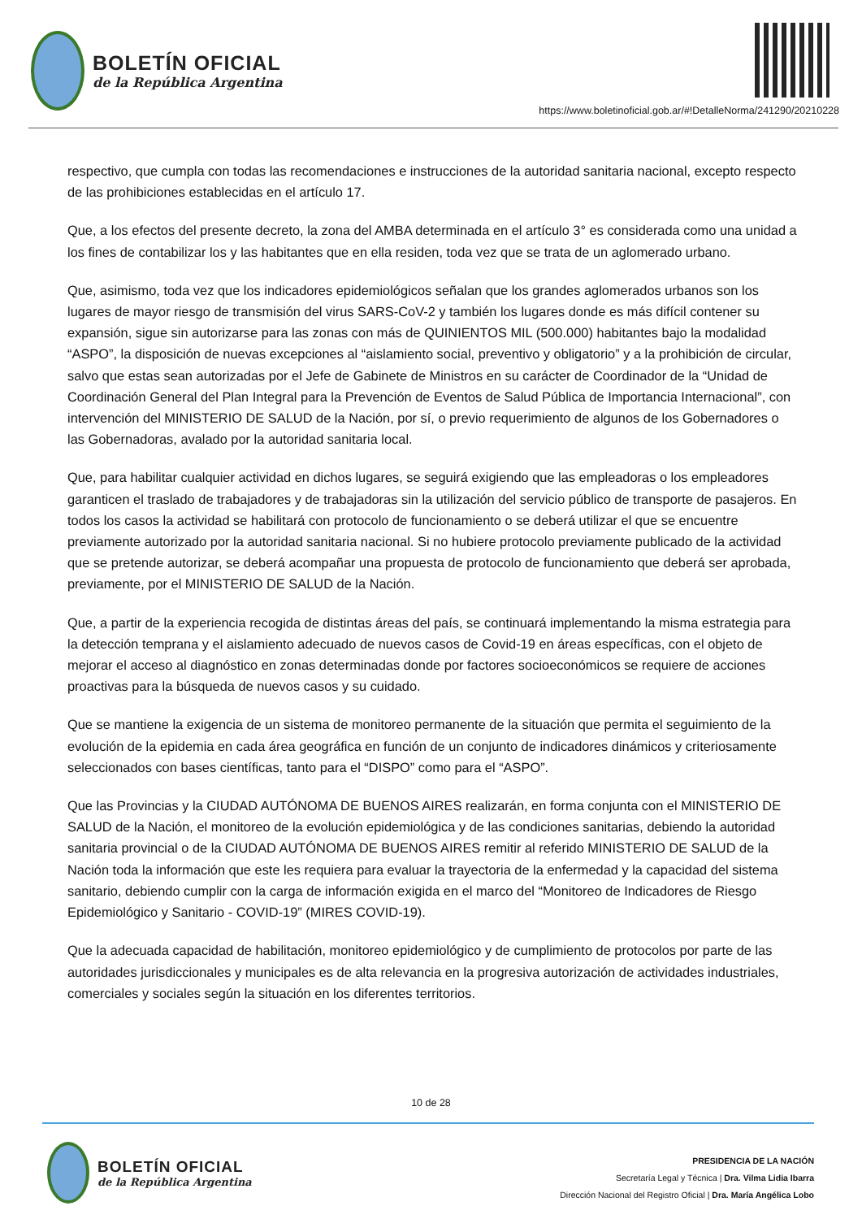BOLETÍN OFICIAL
de la República Argentina
https://www.boletinoficial.gob.ar/#!DetalleNorma/241290/20210228
respectivo, que cumpla con todas las recomendaciones e instrucciones de la autoridad sanitaria nacional, excepto respecto de las prohibiciones establecidas en el artículo 17.
Que, a los efectos del presente decreto, la zona del AMBA determinada en el artículo 3° es considerada como una unidad a los fines de contabilizar los y las habitantes que en ella residen, toda vez que se trata de un aglomerado urbano.
Que, asimismo, toda vez que los indicadores epidemiológicos señalan que los grandes aglomerados urbanos son los lugares de mayor riesgo de transmisión del virus SARS-CoV-2 y también los lugares donde es más difícil contener su expansión, sigue sin autorizarse para las zonas con más de QUINIENTOS MIL (500.000) habitantes bajo la modalidad “ASPO”, la disposición de nuevas excepciones al “aislamiento social, preventivo y obligatorio” y a la prohibición de circular, salvo que estas sean autorizadas por el Jefe de Gabinete de Ministros en su carácter de Coordinador de la “Unidad de Coordinación General del Plan Integral para la Prevención de Eventos de Salud Pública de Importancia Internacional”, con intervención del MINISTERIO DE SALUD de la Nación, por sí, o previo requerimiento de algunos de los Gobernadores o las Gobernadoras, avalado por la autoridad sanitaria local.
Que, para habilitar cualquier actividad en dichos lugares, se seguirá exigiendo que las empleadoras o los empleadores garanticen el traslado de trabajadores y de trabajadoras sin la utilización del servicio público de transporte de pasajeros. En todos los casos la actividad se habilitará con protocolo de funcionamiento o se deberá utilizar el que se encuentre previamente autorizado por la autoridad sanitaria nacional. Si no hubiere protocolo previamente publicado de la actividad que se pretende autorizar, se deberá acompañar una propuesta de protocolo de funcionamiento que deberá ser aprobada, previamente, por el MINISTERIO DE SALUD de la Nación.
Que, a partir de la experiencia recogida de distintas áreas del país, se continuará implementando la misma estrategia para la detección temprana y el aislamiento adecuado de nuevos casos de Covid-19 en áreas específicas, con el objeto de mejorar el acceso al diagnóstico en zonas determinadas donde por factores socioeconómicos se requiere de acciones proactivas para la búsqueda de nuevos casos y su cuidado.
Que se mantiene la exigencia de un sistema de monitoreo permanente de la situación que permita el seguimiento de la evolución de la epidemia en cada área geográfica en función de un conjunto de indicadores dinámicos y criteriosamente seleccionados con bases científicas, tanto para el “DISPO” como para el “ASPO”.
Que las Provincias y la CIUDAD AUTÓNOMA DE BUENOS AIRES realizarán, en forma conjunta con el MINISTERIO DE SALUD de la Nación, el monitoreo de la evolución epidemiológica y de las condiciones sanitarias, debiendo la autoridad sanitaria provincial o de la CIUDAD AUTÓNOMA DE BUENOS AIRES remitir al referido MINISTERIO DE SALUD de la Nación toda la información que este les requiera para evaluar la trayectoria de la enfermedad y la capacidad del sistema sanitario, debiendo cumplir con la carga de información exigida en el marco del “Monitoreo de Indicadores de Riesgo Epidemiológico y Sanitario - COVID-19” (MIRES COVID-19).
Que la adecuada capacidad de habilitación, monitoreo epidemiológico y de cumplimiento de protocolos por parte de las autoridades jurisdiccionales y municipales es de alta relevancia en la progresiva autorización de actividades industriales, comerciales y sociales según la situación en los diferentes territorios.
10 de 28
BOLETÍN OFICIAL
de la República Argentina
PRESIDENCIA DE LA NACIÓN
Secretaría Legal y Técnica | Dra. Vilma Lidia Ibarra
Dirección Nacional del Registro Oficial | Dra. María Angélica Lobo